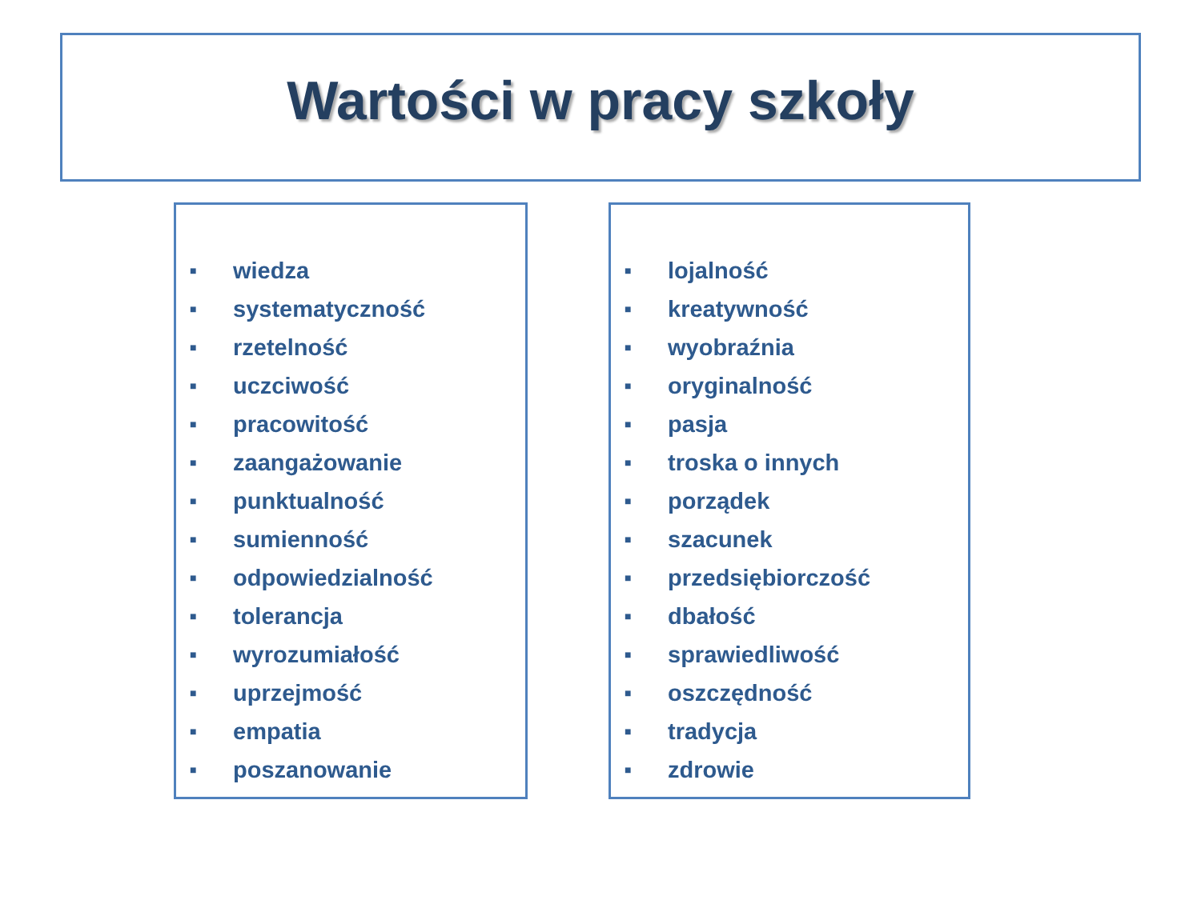Wartości w pracy szkoły
■ wiedza
■ systematyczność
■ rzetelność
■ uczciwość
■ pracowitość
■ zaangażowanie
■ punktualność
■ sumienność
■ odpowiedzialność
■ tolerancja
■ wyrozumiałość
■ uprzejmość
■ empatia
■ poszanowanie
■ lojalność
■ kreatywność
■ wyobraźnia
■ oryginalność
■ pasja
■ troska o innych
■ porządek
■ szacunek
■ przedsiębiorczość
■ dbałość
■ sprawiedliwość
■ oszczędność
■ tradycja
■ zdrowie